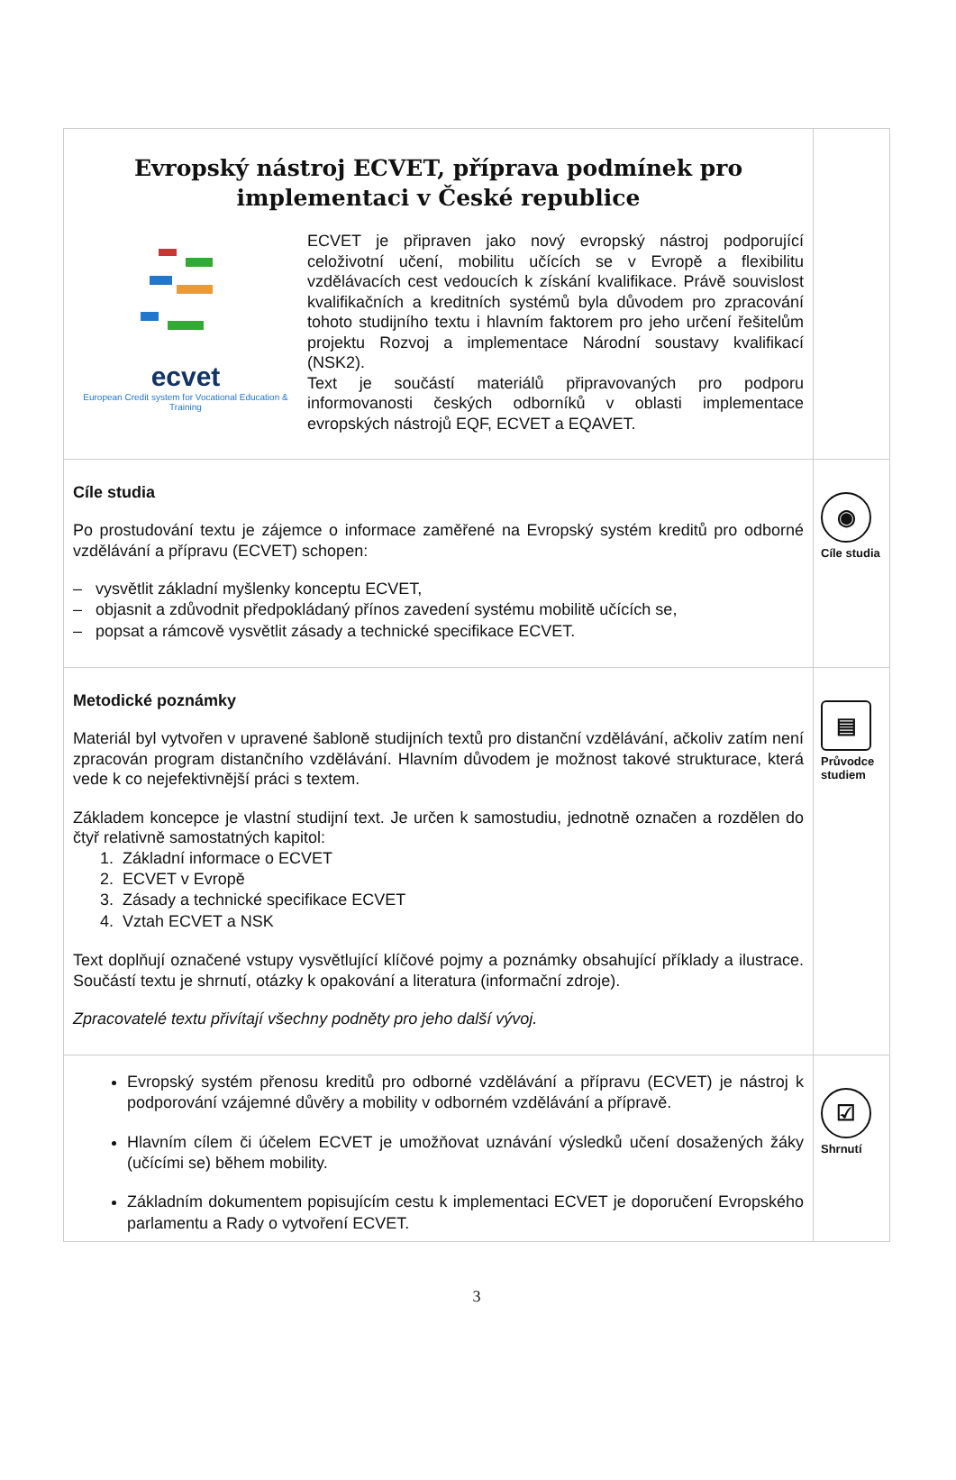| Evropský nástroj ECVET, příprava podmínek pro implementaci v České republice ecvet European Credit system for Vocational Education & Training ECVET je připraven jako nový evropský nástroj podporující celoživotní učení, mobilitu učících se v Evropě a flexibilitu vzdělávacích cest vedoucích k získání kvalifikace. Právě souvislost kvalifikačních a kreditních systémů byla důvodem pro zpracování tohoto studijního textu i hlavním faktorem pro jeho určení řešitelům projektu Rozvoj a implementace Národní soustavy kvalifikací (NSK2). Text je součástí materiálů připravovaných pro podporu informovanosti českých odborníků v oblasti implementace evropských nástrojů EQF, ECVET a EQAVET. | |
| Cíle studia Po prostudování textu je zájemce o informace zaměřené na Evropský systém kreditů pro odborné vzdělávání a přípravu (ECVET) schopen: – vysvětlit základní myšlenky konceptu ECVET, – objasnit a zdůvodnit předpokládaný přínos zavedení systému mobilitě učících se, – popsat a rámcově vysvětlit zásady a technické specifikace ECVET. | ◉ Cíle studia |
| Metodické poznámky Materiál byl vytvořen v upravené šabloně studijních textů pro distanční vzdělávání, ačkoliv zatím není zpracován program distančního vzdělávání. Hlavním důvodem je možnost takové strukturace, která vede k co nejefektivnější práci s textem. Základem koncepce je vlastní studijní text. Je určen k samostudiu, jednotně označen a rozdělen do čtyř relativně samostatných kapitol: 1. Základní informace o ECVET 2. ECVET v Evropě 3. Zásady a technické specifikace ECVET 4. Vztah ECVET a NSK Text doplňují označené vstupy vysvětlující klíčové pojmy a poznámky obsahující příklady a ilustrace. Součástí textu je shrnutí, otázky k opakování a literatura (informační zdroje). Zpracovatelé textu přivítají všechny podněty pro jeho další vývoj. | ▤ Průvodce studiem |
| Evropský systém přenosu kreditů pro odborné vzdělávání a přípravu (ECVET) je nástroj k podporování vzájemné důvěry a mobility v odborném vzdělávání a přípravě. Hlavním cílem či účelem ECVET je umožňovat uznávání výsledků učení dosažených žáky (učícími se) během mobility. Základním dokumentem popisujícím cestu k implementaci ECVET je doporučení Evropského parlamentu a Rady o vytvoření ECVET. | ☑ Shrnutí |
3